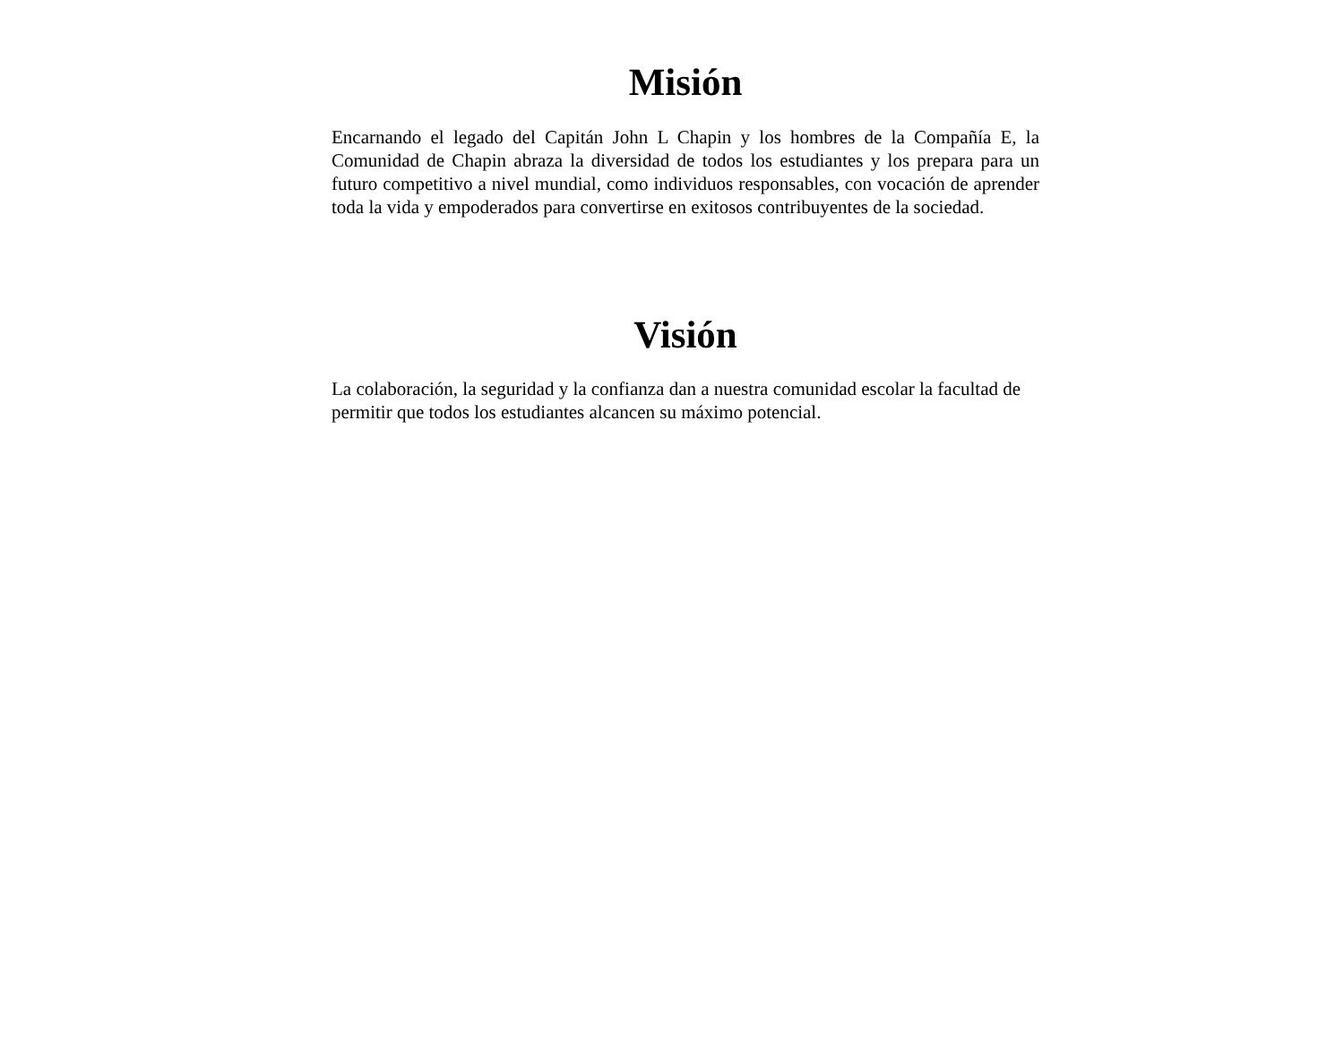Misión
Encarnando el legado del Capitán John L Chapin y los hombres de la Compañía E, la Comunidad de Chapin abraza la diversidad de todos los estudiantes y los prepara para un futuro competitivo a nivel mundial, como individuos responsables, con vocación de aprender toda la vida y empoderados para convertirse en exitosos contribuyentes de la sociedad.
Visión
La colaboración, la seguridad y la confianza dan a nuestra comunidad escolar la facultad de permitir que todos los estudiantes alcancen su máximo potencial.